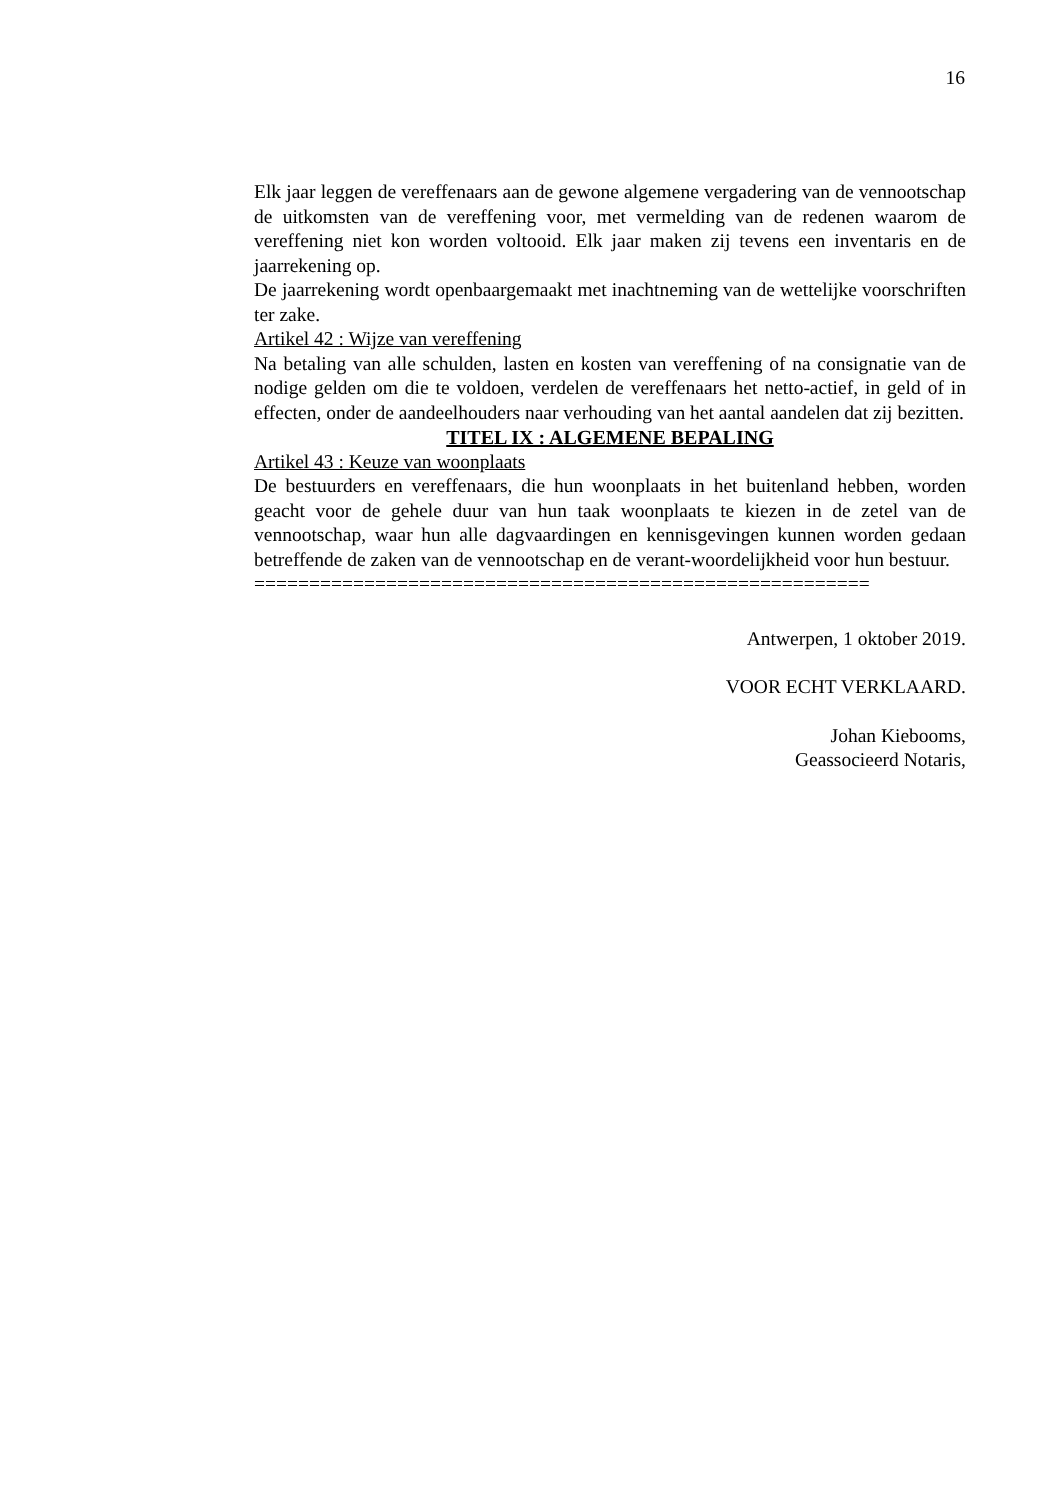16
Elk jaar leggen de vereffenaars aan de gewone algemene vergadering van de vennootschap de uitkomsten van de vereffening voor, met vermelding van de redenen waarom de vereffening niet kon worden voltooid. Elk jaar maken zij tevens een inventaris en de jaarrekening op.
De jaarrekening wordt openbaargemaakt met inachtneming van de wettelijke voorschriften ter zake.
Artikel 42 : Wijze van vereffening
Na betaling van alle schulden, lasten en kosten van vereffening of na consignatie van de nodige gelden om die te voldoen, verdelen de vereffenaars het netto-actief, in geld of in effecten, onder de aandeelhouders naar verhouding van het aantal aandelen dat zij bezitten.
TITEL IX : ALGEMENE BEPALING
Artikel 43 : Keuze van woonplaats
De bestuurders en vereffenaars, die hun woonplaats in het buitenland hebben, worden geacht voor de gehele duur van hun taak woonplaats te kiezen in de zetel van de vennootschap, waar hun alle dagvaardingen en kennisgevingen kunnen worden gedaan betreffende de zaken van de vennootschap en de verant-woordelijkheid voor hun bestuur.
========================================================
Antwerpen, 1 oktober 2019.
VOOR ECHT VERKLAARD.
Johan Kiebooms,
Geassocieerd Notaris,